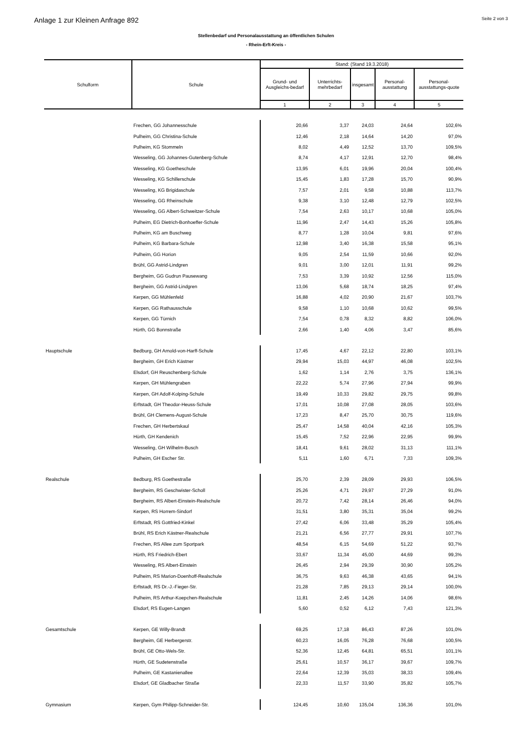Anlage 1 zur Kleinen Anfrage 892 Seite 2 von 3
Stellenbedarf und Personalausstattung an öffentlichen Schulen
- Rhein-Erft-Kreis -
| Schulform | Schule | Stand: (Stand 19.3.2018) | | | | |
| --- | --- | --- | --- | --- | --- | --- |
| | | Grund- und Ausgleichs-bedarf | Unterrichts-mehrbedarf | insgesamt | Personal-ausstattung | Personal-ausstattungs-quote |
| | | 1 | 2 | 3 | 4 | 5 |
| | Frechen, GG Johannesschule | 20,66 | 3,37 | 24,03 | 24,64 | 102,6% |
| | Pulheim, GG Christina-Schule | 12,46 | 2,18 | 14,64 | 14,20 | 97,0% |
| | Pulheim, KG Stommeln | 8,02 | 4,49 | 12,52 | 13,70 | 109,5% |
| | Wesseling, GG Johannes-Gutenberg-Schule | 8,74 | 4,17 | 12,91 | 12,70 | 98,4% |
| | Wesseling, KG Goetheschule | 13,95 | 6,01 | 19,96 | 20,04 | 100,4% |
| | Wesseling, KG Schillerschule | 15,45 | 1,83 | 17,28 | 15,70 | 90,9% |
| | Wesseling, KG Brigidaschule | 7,57 | 2,01 | 9,58 | 10,88 | 113,7% |
| | Wesseling, GG Rheinschule | 9,38 | 3,10 | 12,48 | 12,79 | 102,5% |
| | Wesseling, GG Albert-Schweitzer-Schule | 7,54 | 2,63 | 10,17 | 10,68 | 105,0% |
| | Pulheim, EG Dietrich-Bonhoeffer-Schule | 11,96 | 2,47 | 14,43 | 15,26 | 105,8% |
| | Pulheim, KG am Buschweg | 8,77 | 1,28 | 10,04 | 9,81 | 97,6% |
| | Pulheim, KG Barbara-Schule | 12,98 | 3,40 | 16,38 | 15,58 | 95,1% |
| | Pulheim, GG Horion | 9,05 | 2,54 | 11,59 | 10,66 | 92,0% |
| | Brühl, GG Astrid-Lindgren | 9,01 | 3,00 | 12,01 | 11,91 | 99,2% |
| | Bergheim, GG Gudrun Pausewang | 7,53 | 3,39 | 10,92 | 12,56 | 115,0% |
| | Bergheim, GG Astrid-Lindgren | 13,06 | 5,68 | 18,74 | 18,25 | 97,4% |
| | Kerpen, GG Mühlenfeld | 16,88 | 4,02 | 20,90 | 21,67 | 103,7% |
| | Kerpen, GG Rathausschule | 9,58 | 1,10 | 10,68 | 10,62 | 99,5% |
| | Kerpen, GG Türnich | 7,54 | 0,78 | 8,32 | 8,82 | 106,0% |
| | Hürth, GG Bonnstraße | 2,66 | 1,40 | 4,06 | 3,47 | 85,6% |
| Hauptschule | Bedburg, GH Arnold-von-Harff-Schule | 17,45 | 4,67 | 22,12 | 22,80 | 103,1% |
| | Bergheim, GH Erich Kästner | 29,94 | 15,03 | 44,97 | 46,08 | 102,5% |
| | Elsdorf, GH Reuschenberg-Schule | 1,62 | 1,14 | 2,76 | 3,75 | 136,1% |
| | Kerpen, GH Mühlengraben | 22,22 | 5,74 | 27,96 | 27,94 | 99,9% |
| | Kerpen, GH Adolf-Kolping-Schule | 19,49 | 10,33 | 29,82 | 29,75 | 99,8% |
| | Erftstadt, GH Theodor-Heuss-Schule | 17,01 | 10,08 | 27,08 | 28,05 | 103,6% |
| | Brühl, GH Clemens-August-Schule | 17,23 | 8,47 | 25,70 | 30,75 | 119,6% |
| | Frechen, GH Herbertskaul | 25,47 | 14,58 | 40,04 | 42,16 | 105,3% |
| | Hürth, GH Kendenich | 15,45 | 7,52 | 22,96 | 22,95 | 99,9% |
| | Wesseling, GH Wilhelm-Busch | 18,41 | 9,61 | 28,02 | 31,13 | 111,1% |
| | Pulheim, GH Escher Str. | 5,11 | 1,60 | 6,71 | 7,33 | 109,3% |
| Realschule | Bedburg, RS Goethestraße | 25,70 | 2,39 | 28,09 | 29,93 | 106,5% |
| | Bergheim, RS Geschwister-Scholl | 25,26 | 4,71 | 29,97 | 27,29 | 91,0% |
| | Bergheim, RS Albert-Einstein-Realschule | 20,72 | 7,42 | 28,14 | 26,46 | 94,0% |
| | Kerpen, RS Horrem-Sindorf | 31,51 | 3,80 | 35,31 | 35,04 | 99,2% |
| | Erftstadt, RS Gottfried-Kinkel | 27,42 | 6,06 | 33,48 | 35,29 | 105,4% |
| | Brühl, RS Erich Kästner-Realschule | 21,21 | 6,56 | 27,77 | 29,91 | 107,7% |
| | Frechen, RS Allee zum Sportpark | 48,54 | 6,15 | 54,69 | 51,22 | 93,7% |
| | Hürth, RS Friedrich-Ebert | 33,67 | 11,34 | 45,00 | 44,69 | 99,3% |
| | Wesseling, RS Albert-Einstein | 26,45 | 2,94 | 29,39 | 30,90 | 105,2% |
| | Pulheim, RS Marion-Doenhoff-Realschule | 36,75 | 9,63 | 46,38 | 43,65 | 94,1% |
| | Erftstadt, RS Dr.-J.-Fieger-Str. | 21,28 | 7,85 | 29,13 | 29,14 | 100,0% |
| | Pulheim, RS Arthur-Koepchen-Realschule | 11,81 | 2,45 | 14,26 | 14,06 | 98,6% |
| | Elsdorf, RS Eugen-Langen | 5,60 | 0,52 | 6,12 | 7,43 | 121,3% |
| Gesamtschule | Kerpen, GE Willy-Brandt | 69,25 | 17,18 | 86,43 | 87,26 | 101,0% |
| | Bergheim, GE Herbergerstr. | 60,23 | 16,05 | 76,28 | 76,68 | 100,5% |
| | Brühl, GE Otto-Wels-Str. | 52,36 | 12,45 | 64,81 | 65,51 | 101,1% |
| | Hürth, GE Sudetenstraße | 25,61 | 10,57 | 36,17 | 39,67 | 109,7% |
| | Pulheim, GE Kastanienallee | 22,64 | 12,39 | 35,03 | 38,33 | 109,4% |
| | Elsdorf, GE Gladbacher Straße | 22,33 | 11,57 | 33,90 | 35,82 | 105,7% |
| Gymnasium | Kerpen, Gym Philipp-Schneider-Str. | 124,45 | 10,60 | 135,04 | 136,36 | 101,0% |